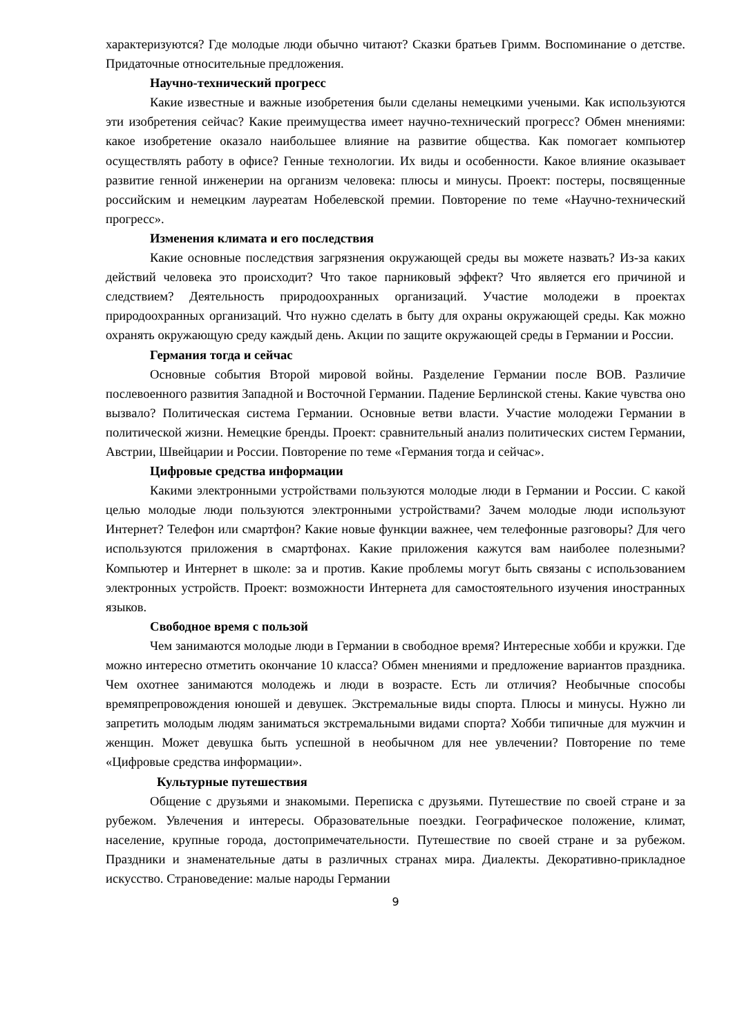характеризуются? Где молодые люди обычно читают? Сказки братьев Гримм. Воспоминание о детстве. Придаточные относительные предложения.
Научно-технический прогресс
Какие известные и важные изобретения были сделаны немецкими учеными. Как используются эти изобретения сейчас? Какие преимущества имеет научно-технический прогресс? Обмен мнениями: какое изобретение оказало наибольшее влияние на развитие общества. Как помогает компьютер осуществлять работу в офисе? Генные технологии. Их виды и особенности. Какое влияние оказывает развитие генной инженерии на организм человека: плюсы и минусы. Проект: постеры, посвященные российским и немецким лауреатам Нобелевской премии. Повторение по теме «Научно-технический прогресс».
Изменения климата и его последствия
Какие основные последствия загрязнения окружающей среды вы можете назвать? Из-за каких действий человека это происходит? Что такое парниковый эффект? Что является его причиной и следствием? Деятельность природоохранных организаций. Участие молодежи в проектах природоохранных организаций. Что нужно сделать в быту для охраны окружающей среды. Как можно охранять окружающую среду каждый день. Акции по защите окружающей среды в Германии и России.
Германия тогда и сейчас
Основные события Второй мировой войны. Разделение Германии после ВОВ. Различие послевоенного развития Западной и Восточной Германии. Падение Берлинской стены. Какие чувства оно вызвало? Политическая система Германии. Основные ветви власти. Участие молодежи Германии в политической жизни. Немецкие бренды. Проект: сравнительный анализ политических систем Германии, Австрии, Швейцарии и России. Повторение по теме «Германия тогда и сейчас».
Цифровые средства информации
Какими электронными устройствами пользуются молодые люди в Германии и России. С какой целью молодые люди пользуются электронными устройствами? Зачем молодые люди используют Интернет? Телефон или смартфон? Какие новые функции важнее, чем телефонные разговоры? Для чего используются приложения в смартфонах. Какие приложения кажутся вам наиболее полезными? Компьютер и Интернет в школе: за и против. Какие проблемы могут быть связаны с использованием электронных устройств. Проект: возможности Интернета для самостоятельного изучения иностранных языков.
Свободное время с пользой
Чем занимаются молодые люди в Германии в свободное время? Интересные хобби и кружки. Где можно интересно отметить окончание 10 класса? Обмен мнениями и предложение вариантов праздника. Чем охотнее занимаются молодежь и люди в возрасте. Есть ли отличия? Необычные способы времяпрепровождения юношей и девушек. Экстремальные виды спорта. Плюсы и минусы. Нужно ли запретить молодым людям заниматься экстремальными видами спорта? Хобби типичные для мужчин и женщин. Может девушка быть успешной в необычном для нее увлечении? Повторение по теме «Цифровые средства информации».
Культурные путешествия
Общение с друзьями и знакомыми. Переписка с друзьями. Путешествие по своей стране и за рубежом. Увлечения и интересы. Образовательные поездки. Географическое положение, климат, население, крупные города, достопримечательности. Путешествие по своей стране и за рубежом. Праздники и знаменательные даты в различных странах мира. Диалекты. Декоративно-прикладное искусство. Страноведение: малые народы Германии
9